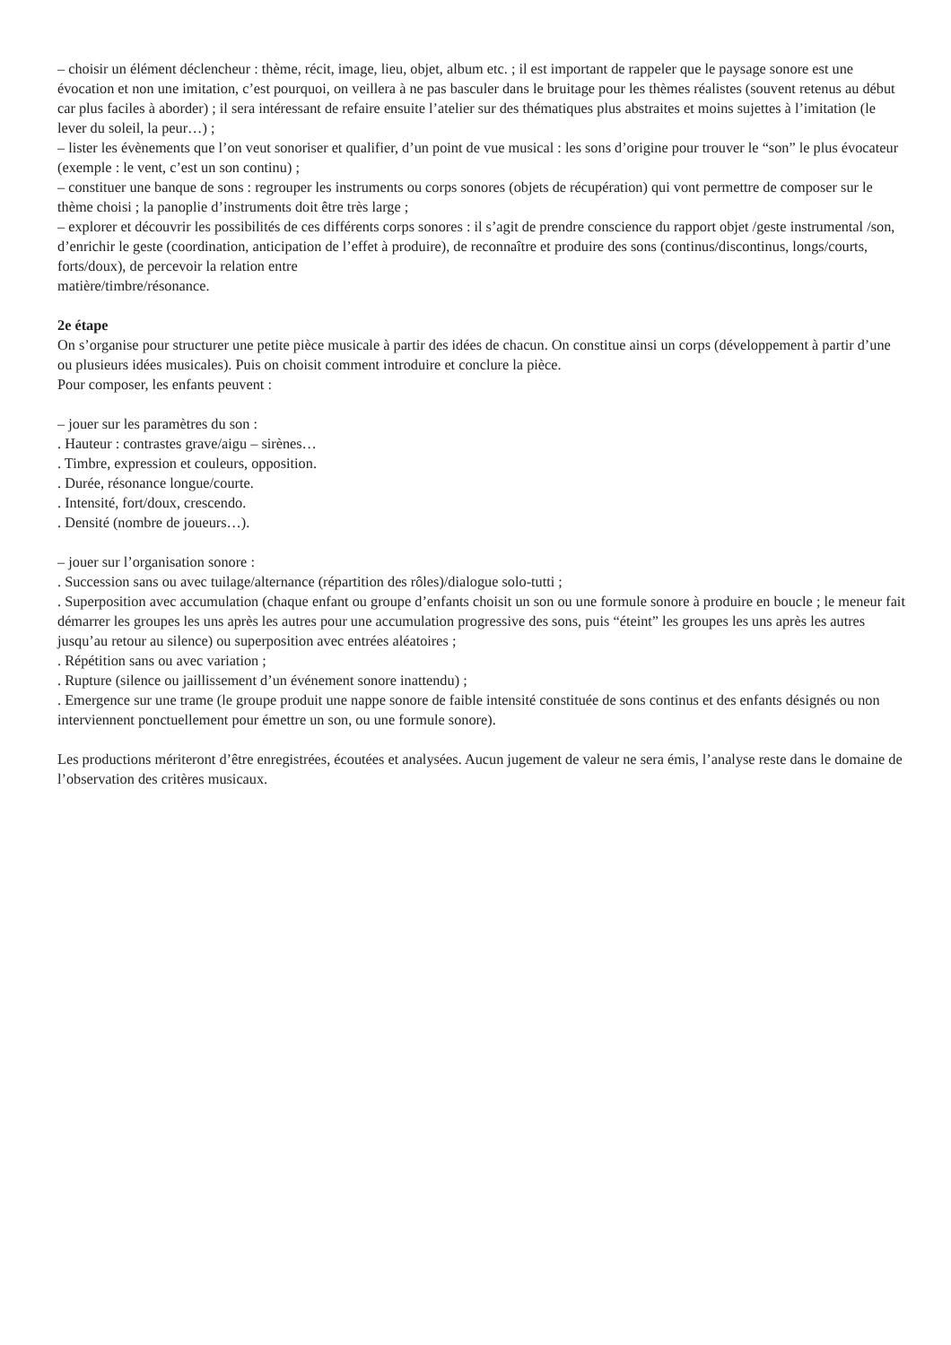– choisir un élément déclencheur : thème, récit, image, lieu, objet, album etc. ; il est important de rappeler que le paysage sonore est une évocation et non une imitation, c’est pourquoi, on veillera à ne pas basculer dans le bruitage pour les thèmes réalistes (souvent retenus au début car plus faciles à aborder) ; il sera intéressant de refaire ensuite l’atelier sur des thématiques plus abstraites et moins sujettes à l’imitation (le lever du soleil, la peur…) ;
– lister les évènements que l’on veut sonoriser et qualifier, d’un point de vue musical : les sons d’origine pour trouver le “son” le plus évocateur (exemple : le vent, c’est un son continu) ;
– constituer une banque de sons : regrouper les instruments ou corps sonores (objets de récupération) qui vont permettre de composer sur le thème choisi ; la panoplie d’instruments doit être très large ;
– explorer et découvrir les possibilités de ces différents corps sonores : il s’agit de prendre conscience du rapport objet /geste instrumental /son, d’enrichir le geste (coordination, anticipation de l’effet à produire), de reconnaître et produire des sons (continus/discontinus, longs/courts, forts/doux), de percevoir la relation entre
matière/timbre/résonance.
2e étape
On s’organise pour structurer une petite pièce musicale à partir des idées de chacun. On constitue ainsi un corps (développement à partir d’une ou plusieurs idées musicales). Puis on choisit comment introduire et conclure la pièce.
Pour composer, les enfants peuvent :
– jouer sur les paramètres du son :
. Hauteur : contrastes grave/aigu – sirènes…
. Timbre, expression et couleurs, opposition.
. Durée, résonance longue/courte.
. Intensité, fort/doux, crescendo.
. Densité (nombre de joueurs…).
– jouer sur l’organisation sonore :
. Succession sans ou avec tuilage/alternance (répartition des rôles)/dialogue solo-tutti ;
. Superposition avec accumulation (chaque enfant ou groupe d’enfants choisit un son ou une formule sonore à produire en boucle ; le meneur fait démarrer les groupes les uns après les autres pour une accumulation progressive des sons, puis “éteint” les groupes les uns après les autres jusqu’au retour au silence) ou superposition avec entrées aléatoires ;
. Répétition sans ou avec variation ;
. Rupture (silence ou jaillissement d’un événement sonore inattendu) ;
. Emergence sur une trame (le groupe produit une nappe sonore de faible intensité constituée de sons continus et des enfants désignés ou non interviennent ponctuellement pour émettre un son, ou une formule sonore).
Les productions mériteront d’être enregistrées, écoutées et analysées. Aucun jugement de valeur ne sera émis, l’analyse reste dans le domaine de l’observation des critères musicaux.